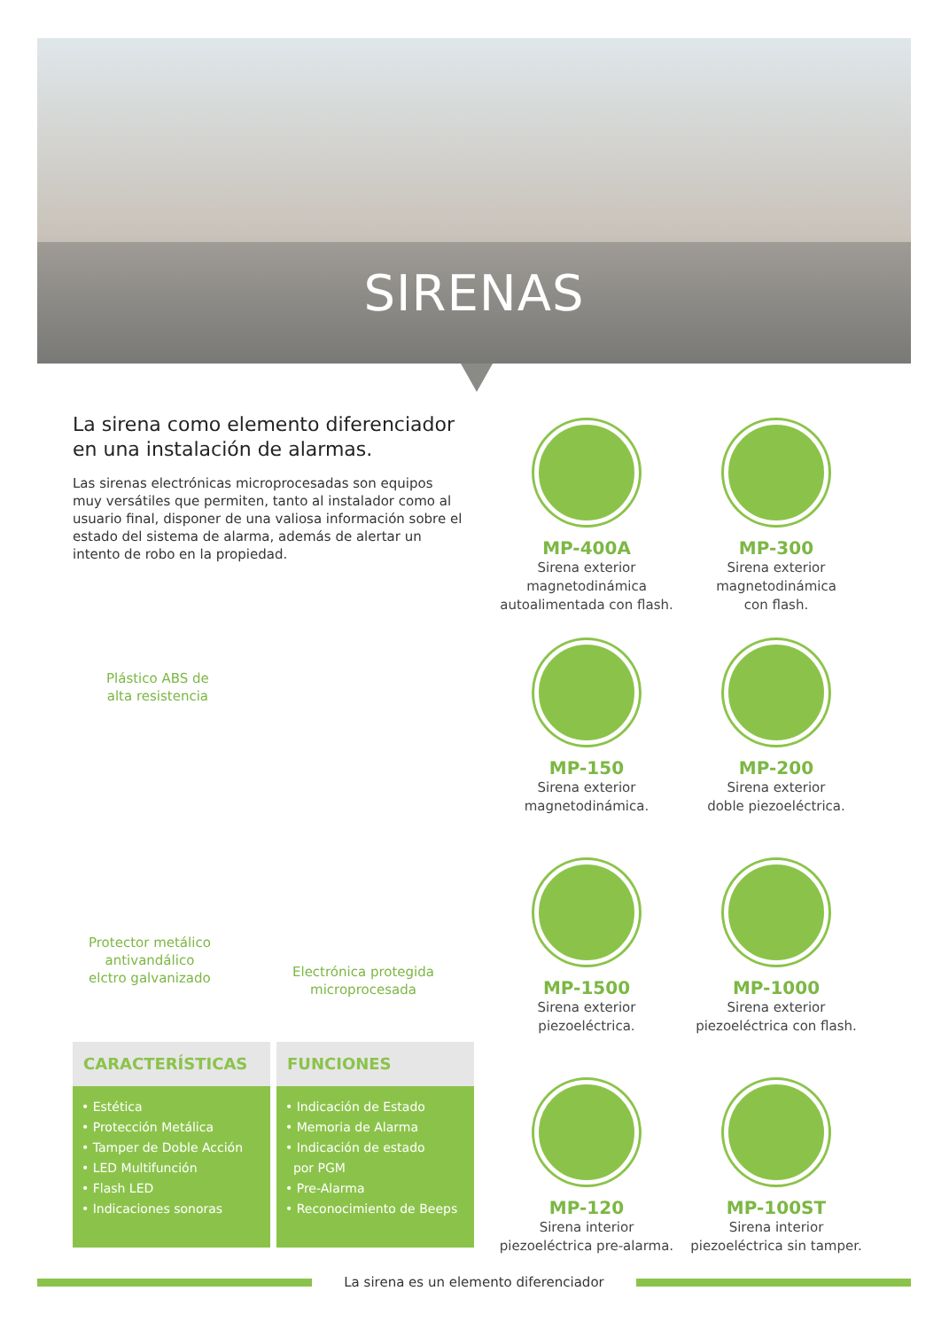SIRENAS
La sirena como elemento diferenciador en una instalación de alarmas.
Las sirenas electrónicas microprocesadas son equipos muy versátiles que permiten, tanto al instalador como al usuario final, disponer de una valiosa información sobre el estado del sistema de alarma, además de alertar un intento de robo en la propiedad.
Plástico ABS de
alta resistencia
Protector metálico
antivandálico
elctro galvanizado
Electrónica protegida
microprocesada
MP-400A
Sirena exterior
magnetodinámica
autoalimentada con flash.
MP-300
Sirena exterior
magnetodinámica
con flash.
MP-150
Sirena exterior
magnetodinámica.
MP-200
Sirena exterior
doble piezoeléctrica.
MP-1500
Sirena exterior
piezoeléctrica.
MP-1000
Sirena exterior
piezoeléctrica con flash.
MP-120
Sirena interior
piezoeléctrica pre-alarma.
MP-100ST
Sirena interior
piezoeléctrica sin tamper.
CARACTERÍSTICAS
• Estética
• Protección Metálica
• Tamper de Doble Acción
• LED Multifunción
• Flash LED
• Indicaciones sonoras
FUNCIONES
• Indicación de Estado
• Memoria de Alarma
• Indicación de estado
por PGM
• Pre-Alarma
• Reconocimiento de Beeps
La sirena es un elemento diferenciador